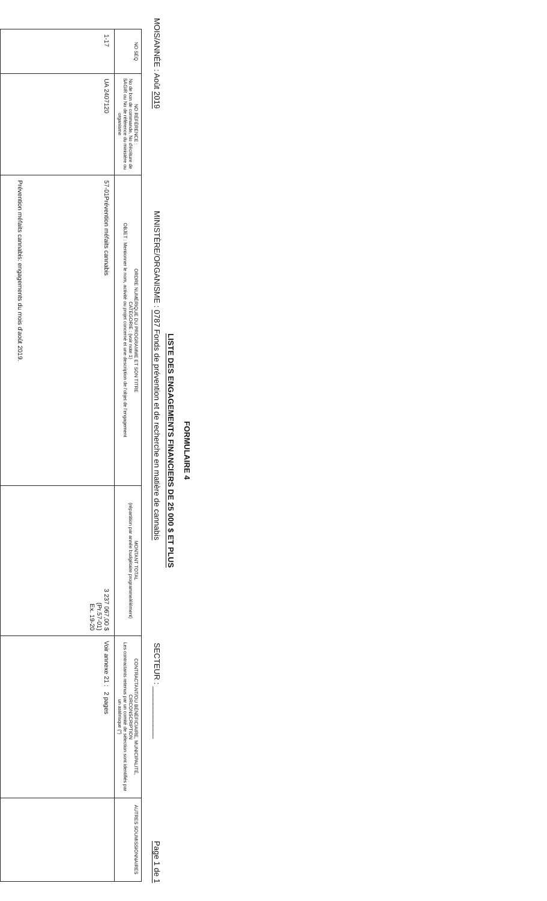FORMULAIRE 4
LISTE DES ENGAGEMENTS FINANCIERS DE 25 000 $ ET PLUS
MOIS/ANNÉE : Août 2019 MINISTÈRE/ORGANISME : 0787 Fonds de prévention et de recherche en matière de cannabis SECTEUR : ____________ Page 1 de 1
| NO SÉQ | NO RÉFÉRENCE : No de bon de commande, No d'écriture de SAGIR ou No de référence du ministère ou organisme | ORDRE NUMÉRIQUE DU PROGRAMME ET SON TITRE CATÉGORIE : (voir note 1) OBJET : Mentionner le nom, activité ou projet concerné et une description de l'objet de l'engagement | MONTANT TOTAL (répartition par année budgétaire programme/élément) | CONTRACTANT/OU BÉNÉFICIAIRE, MUNICIPALITÉ, CIRCONSCRIPTION Les contractants retenus par un comité de sélection sont identifiés par un astérisque (*) | AUTRES SOUMISSIONNAIRES |
| --- | --- | --- | --- | --- | --- |
| 1-17 | UA 2407120 | 57-01Prévention méfaits cannabis Prévention méfaits cannabis: engagements du mois d'août 2019. | 3 237 067,00 $ (Pr.57-01) Ex. 19-20 | Voir annexe 21 : 2 pages | |